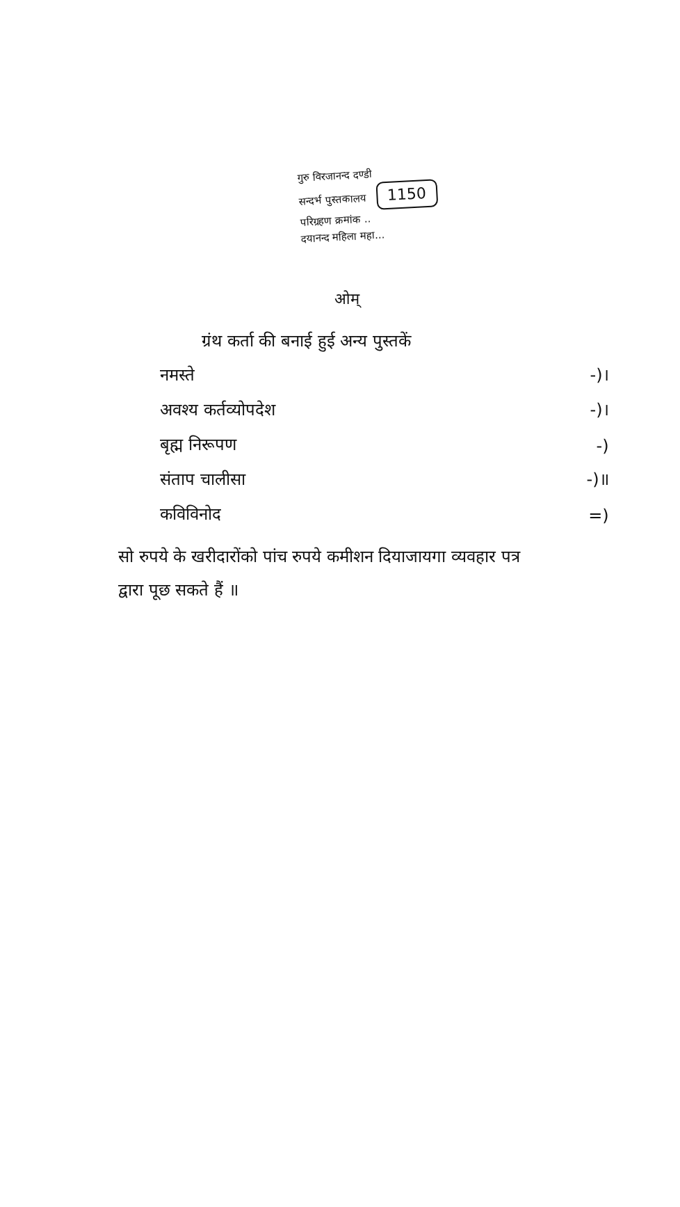गुरु विरजानन्द दण्डी
सन्दर्भ पुस्तकालय 1150
परिग्रहण क्रमांक ..
दयानन्द महिला महा...
ओम्
ग्रंथ कर्ता की बनाई हुई अन्य पुस्तकें
| नमस्ते | -)। |
| अवश्य कर्तव्योपदेश | -)। |
| बृह्म निरूपण | -) |
| संताप चालीसा | -)॥ |
| कविविनोद | =) |
सो रुपये के खरीदारोंको पांच रुपये कमीशन दियाजायगा व्यवहार पत्र द्वारा पूछ सकते हैं ॥